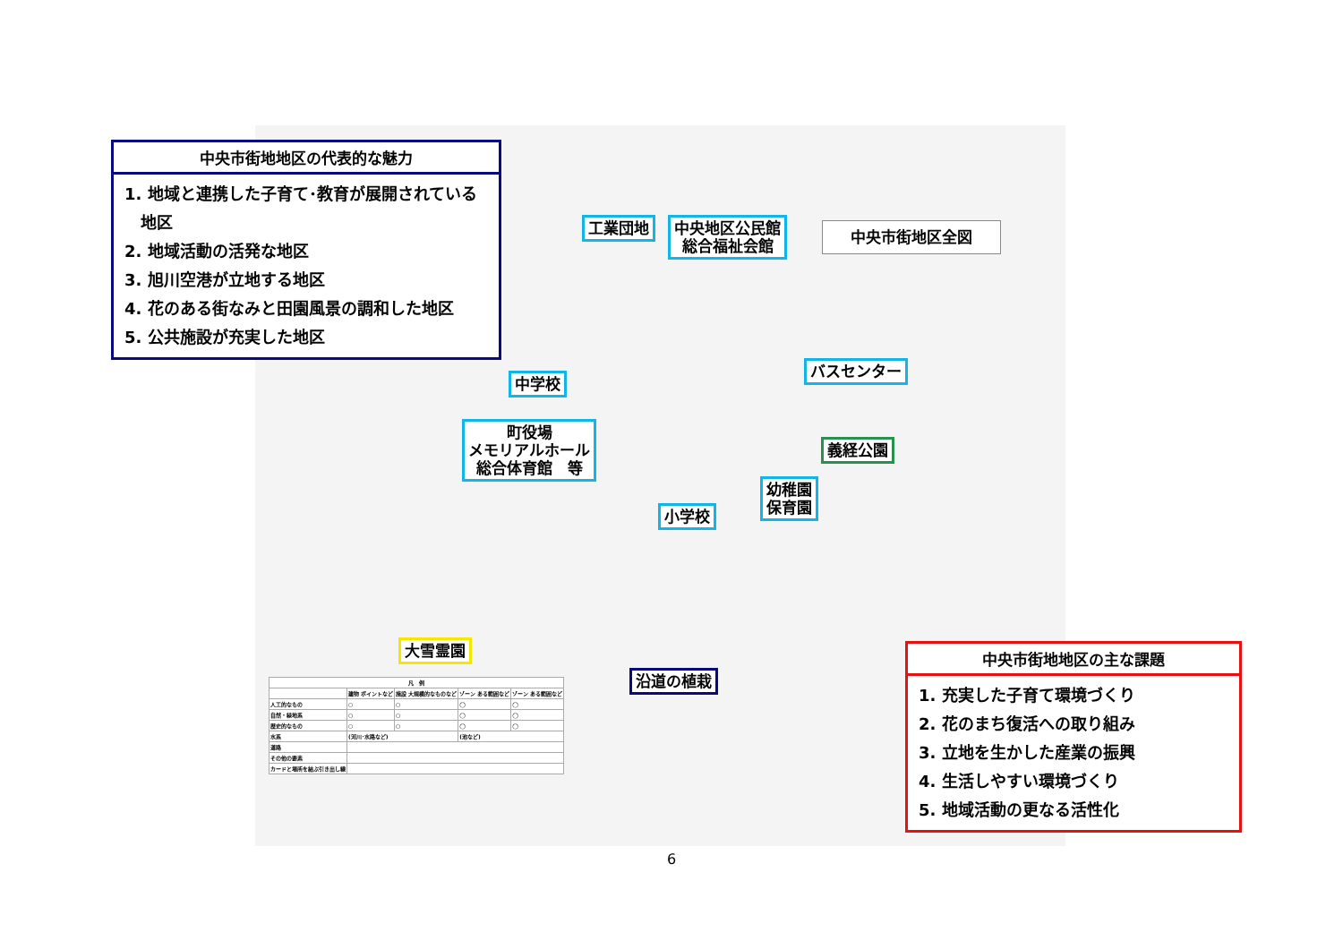中央市街地地区の代表的な魅力
1. 地域と連携した子育て･教育が展開されている
　地区
2. 地域活動の活発な地区
3. 旭川空港が立地する地区
4. 花のある街なみと田園風景の調和した地区
5. 公共施設が充実した地区
工業団地
中央地区公民館
総合福祉会館
中央市街地区全図
中学校
バスセンター
町役場
メモリアルホール
総合体育館　等
義経公園
幼稚園
保育園
小学校
大雪霊園
沿道の植栽
| 凡 例 | | | | |
| --- | --- | --- | --- | --- |
| | 建物 ポイントなど | 施設 大規模的なものなど | ゾーン ある範囲など | ゾーン ある範囲など |
| 人工的なもの | ○ | ○ | ◯ | ◯ |
| 自然・緑地系 | ○ | ○ | ◯ | ◯ |
| 歴史的なもの | ○ | ○ | ◯ | ◯ |
| 水系 | (河川･水路など) | | (池など) | |
| 道路 | | | | |
| その他の要素 | | | | |
| カードと場所を結ぶ引き出し線 | | | | |
中央市街地地区の主な課題
1. 充実した子育て環境づくり
2. 花のまち復活への取り組み
3. 立地を生かした産業の振興
4. 生活しやすい環境づくり
5. 地域活動の更なる活性化
6